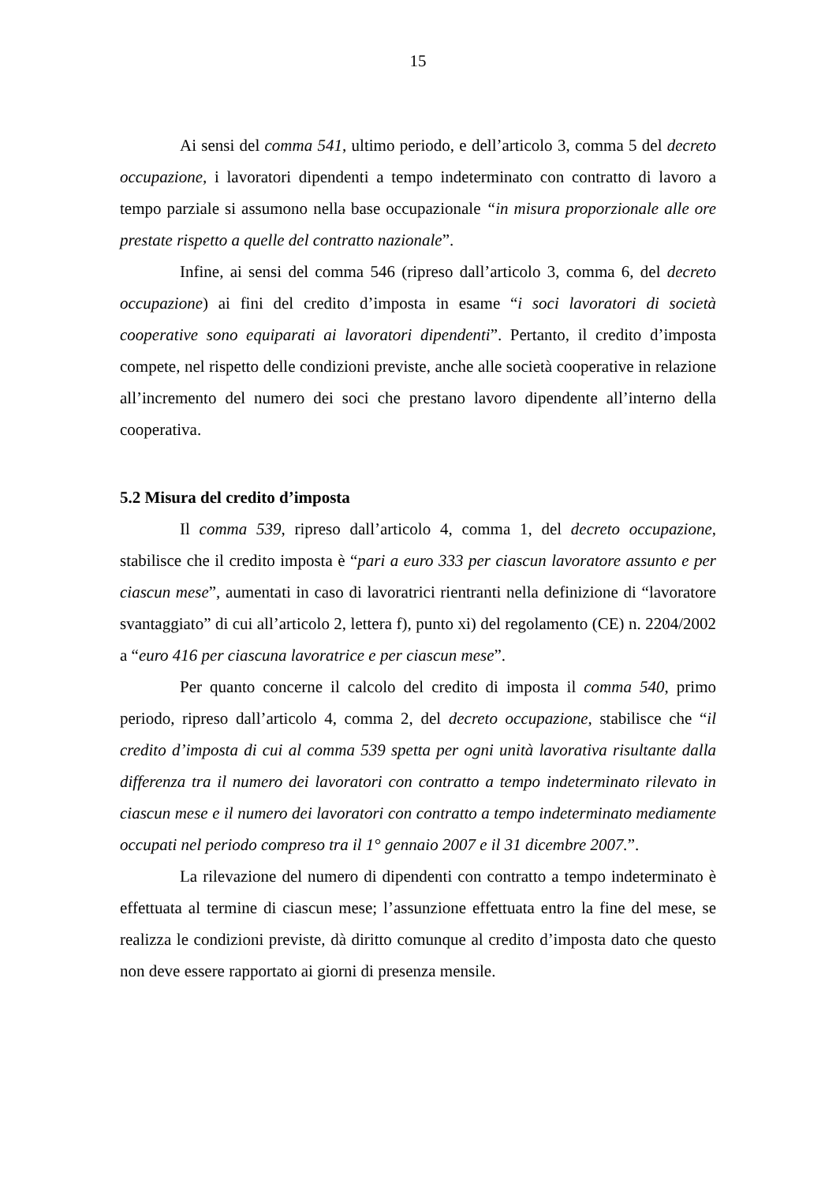15
Ai sensi del comma 541, ultimo periodo, e dell’articolo 3, comma 5 del decreto occupazione, i lavoratori dipendenti a tempo indeterminato con contratto di lavoro a tempo parziale si assumono nella base occupazionale “in misura proporzionale alle ore prestate rispetto a quelle del contratto nazionale”.
Infine, ai sensi del comma 546 (ripreso dall’articolo 3, comma 6, del decreto occupazione) ai fini del credito d’imposta in esame “i soci lavoratori di società cooperative sono equiparati ai lavoratori dipendenti”. Pertanto, il credito d’imposta compete, nel rispetto delle condizioni previste, anche alle società cooperative in relazione all’incremento del numero dei soci che prestano lavoro dipendente all’interno della cooperativa.
5.2 Misura del credito d’imposta
Il comma 539, ripreso dall’articolo 4, comma 1, del decreto occupazione, stabilisce che il credito imposta è “pari a euro 333 per ciascun lavoratore assunto e per ciascun mese”, aumentati in caso di lavoratrici rientranti nella definizione di “lavoratore svantaggiato” di cui all’articolo 2, lettera f), punto xi) del regolamento (CE) n. 2204/2002 a “euro 416 per ciascuna lavoratrice e per ciascun mese”.
Per quanto concerne il calcolo del credito di imposta il comma 540, primo periodo, ripreso dall’articolo 4, comma 2, del decreto occupazione, stabilisce che “il credito d’imposta di cui al comma 539 spetta per ogni unità lavorativa risultante dalla differenza tra il numero dei lavoratori con contratto a tempo indeterminato rilevato in ciascun mese e il numero dei lavoratori con contratto a tempo indeterminato mediamente occupati nel periodo compreso tra il 1° gennaio 2007 e il 31 dicembre 2007.”.
La rilevazione del numero di dipendenti con contratto a tempo indeterminato è effettuata al termine di ciascun mese; l’assunzione effettuata entro la fine del mese, se realizza le condizioni previste, dà diritto comunque al credito d’imposta dato che questo non deve essere rapportato ai giorni di presenza mensile.